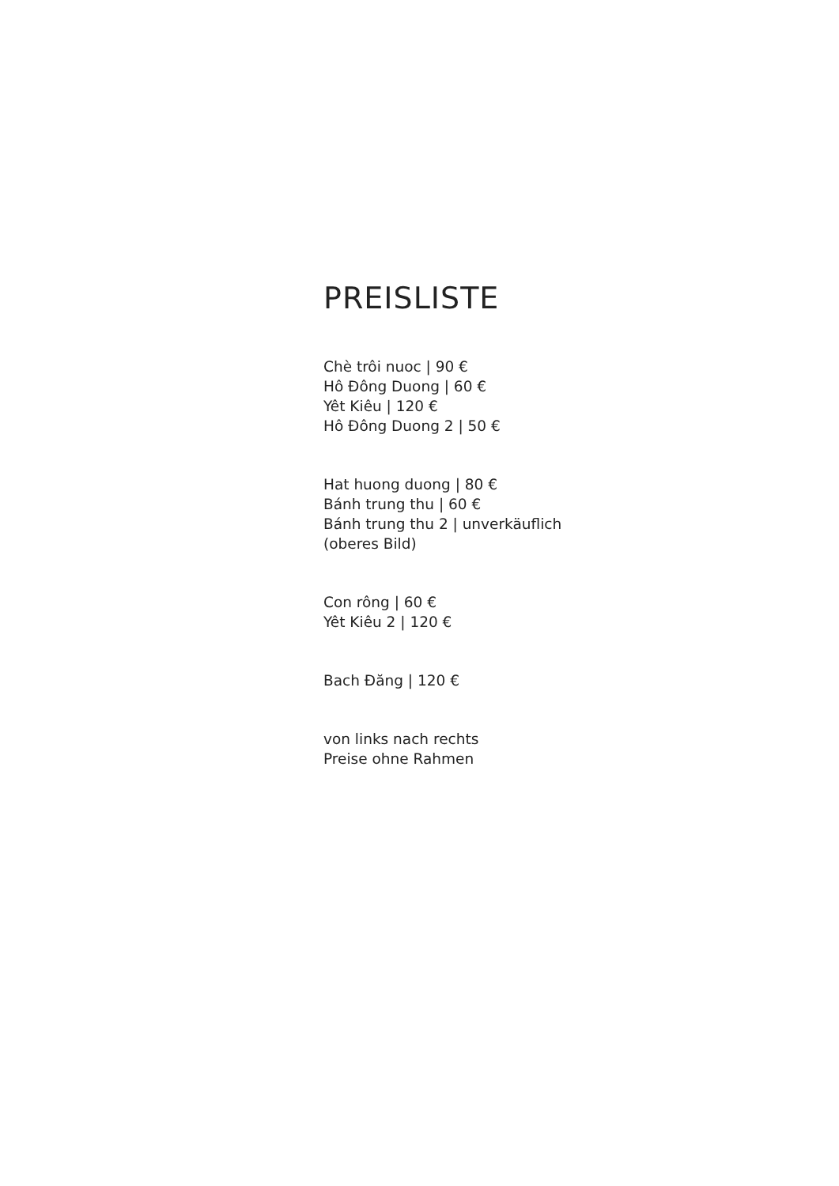PREISLISTE
Chè trôi nuoc | 90 €
Hô Đông Duong | 60 €
Yêt Kiêu | 120 €
Hô Đông Duong 2 | 50 €
Hat huong duong | 80 €
Bánh trung thu | 60 €
Bánh trung thu 2 | unverkäuflich
(oberes Bild)
Con rông | 60 €
Yêt Kiêu 2 | 120 €
Bach Đăng | 120 €
von links nach rechts
Preise ohne Rahmen